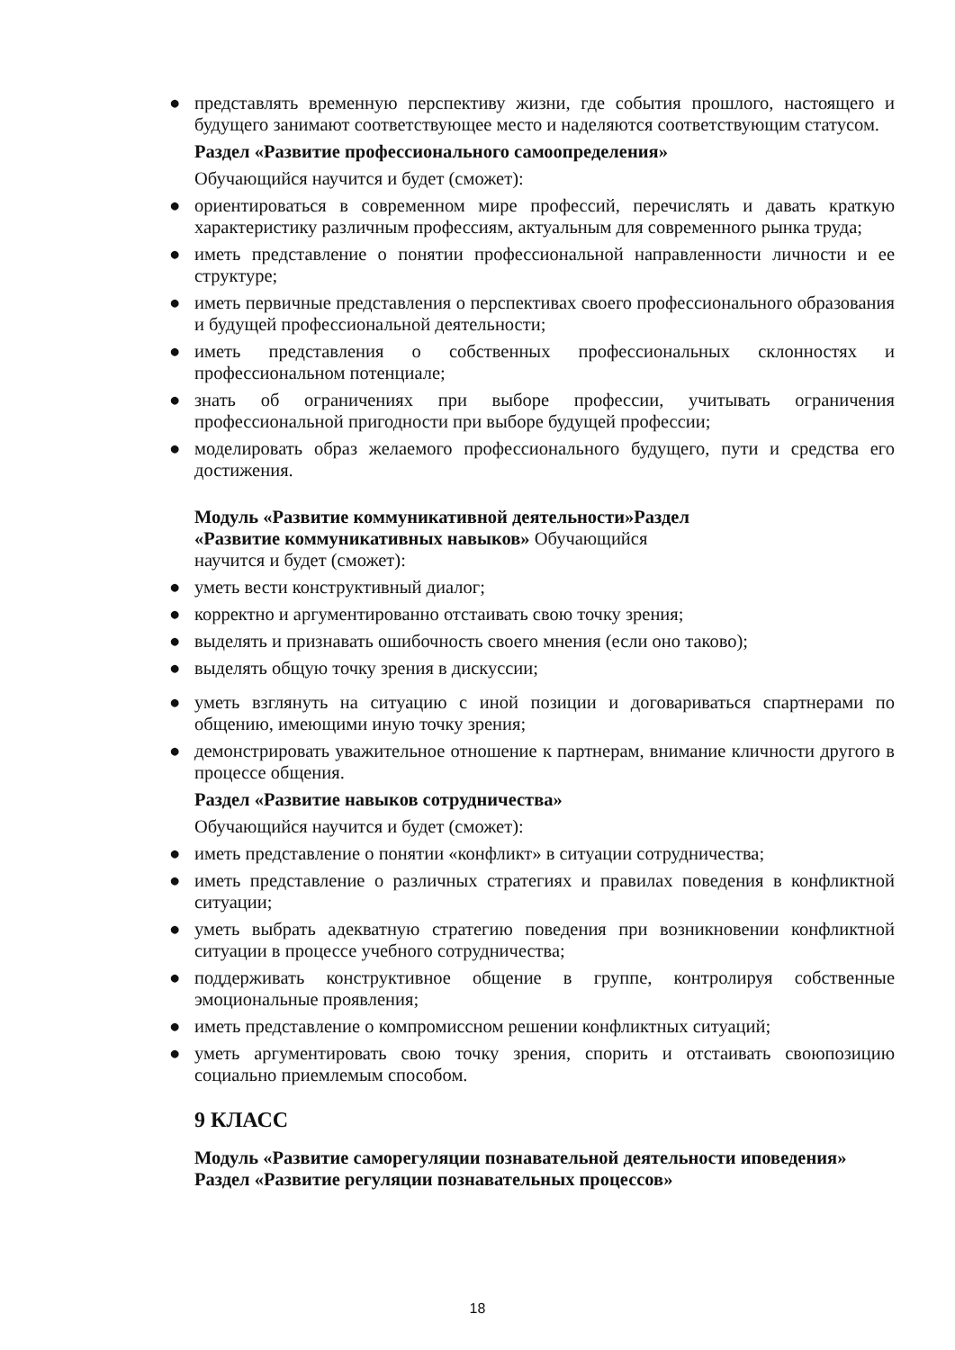● представлять временную перспективу жизни, где события прошлого, настоящего и будущего занимают соответствующее место и наделяются соответствующим статусом.
Раздел «Развитие профессионального самоопределения»
Обучающийся научится и будет (сможет):
● ориентироваться в современном мире профессий, перечислять и давать краткую характеристику различным профессиям, актуальным для современного рынка труда;
● иметь представление о понятии профессиональной направленности личности и ее структуре;
● иметь первичные представления о перспективах своего профессионального образования и будущей профессиональной деятельности;
● иметь представления о собственных профессиональных склонностях и профессиональном потенциале;
● знать об ограничениях при выборе профессии, учитывать ограничения профессиональной пригодности при выборе будущей профессии;
● моделировать образ желаемого профессионального будущего, пути и средства его достижения.
Модуль «Развитие коммуникативной деятельности»Раздел
«Развитие коммуникативных навыков» Обучающийся
научится и будет (сможет):
● уметь вести конструктивный диалог;
● корректно и аргументированно отстаивать свою точку зрения;
● выделять и признавать ошибочность своего мнения (если оно таково);
● выделять общую точку зрения в дискуссии;
● уметь взглянуть на ситуацию с иной позиции и договариваться спартнерами по общению, имеющими иную точку зрения;
● демонстрировать уважительное отношение к партнерам, внимание кличности другого в процессе общения.
Раздел «Развитие навыков сотрудничества»
Обучающийся научится и будет (сможет):
● иметь представление о понятии «конфликт» в ситуации сотрудничества;
● иметь представление о различных стратегиях и правилах поведения в конфликтной ситуации;
● уметь выбрать адекватную стратегию поведения при возникновении конфликтной ситуации в процессе учебного сотрудничества;
● поддерживать конструктивное общение в группе, контролируя собственные эмоциональные проявления;
● иметь представление о компромиссном решении конфликтных ситуаций;
● уметь аргументировать свою точку зрения, спорить и отстаивать своюпозицию социально приемлемым способом.
9 КЛАСС
Модуль «Развитие саморегуляции познавательной деятельности иповедения» Раздел «Развитие регуляции познавательных процессов»
18